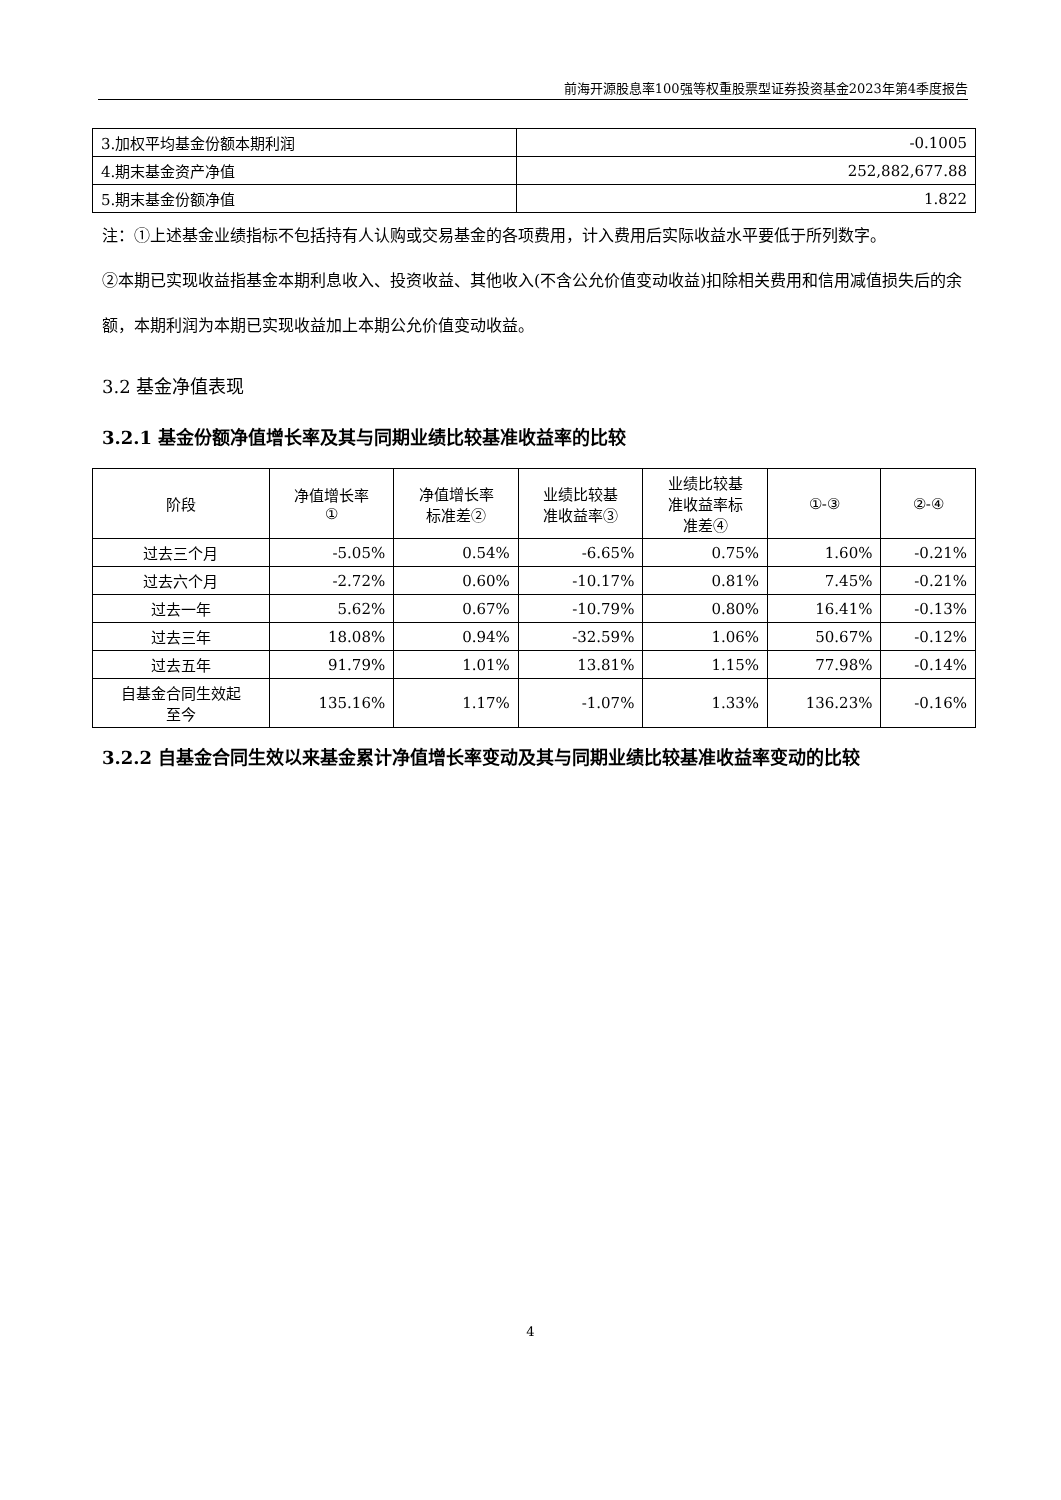前海开源股息率100强等权重股票型证券投资基金2023年第4季度报告
| 3.加权平均基金份额本期利润 | -0.1005 |
| 4.期末基金资产净值 | 252,882,677.88 |
| 5.期末基金份额净值 | 1.822 |
注：①上述基金业绩指标不包括持有人认购或交易基金的各项费用，计入费用后实际收益水平要低于所列数字。
②本期已实现收益指基金本期利息收入、投资收益、其他收入(不含公允价值变动收益)扣除相关费用和信用减值损失后的余额，本期利润为本期已实现收益加上本期公允价值变动收益。
3.2 基金净值表现
3.2.1 基金份额净值增长率及其与同期业绩比较基准收益率的比较
| 阶段 | 净值增长率 ① | 净值增长率 标准差② | 业绩比较基 准收益率③ | 业绩比较基 准收益率标 准差④ | ①-③ | ②-④ |
| --- | --- | --- | --- | --- | --- | --- |
| 过去三个月 | -5.05% | 0.54% | -6.65% | 0.75% | 1.60% | -0.21% |
| 过去六个月 | -2.72% | 0.60% | -10.17% | 0.81% | 7.45% | -0.21% |
| 过去一年 | 5.62% | 0.67% | -10.79% | 0.80% | 16.41% | -0.13% |
| 过去三年 | 18.08% | 0.94% | -32.59% | 1.06% | 50.67% | -0.12% |
| 过去五年 | 91.79% | 1.01% | 13.81% | 1.15% | 77.98% | -0.14% |
| 自基金合同生效起 至今 | 135.16% | 1.17% | -1.07% | 1.33% | 136.23% | -0.16% |
3.2.2 自基金合同生效以来基金累计净值增长率变动及其与同期业绩比较基准收益率变动的比较
4